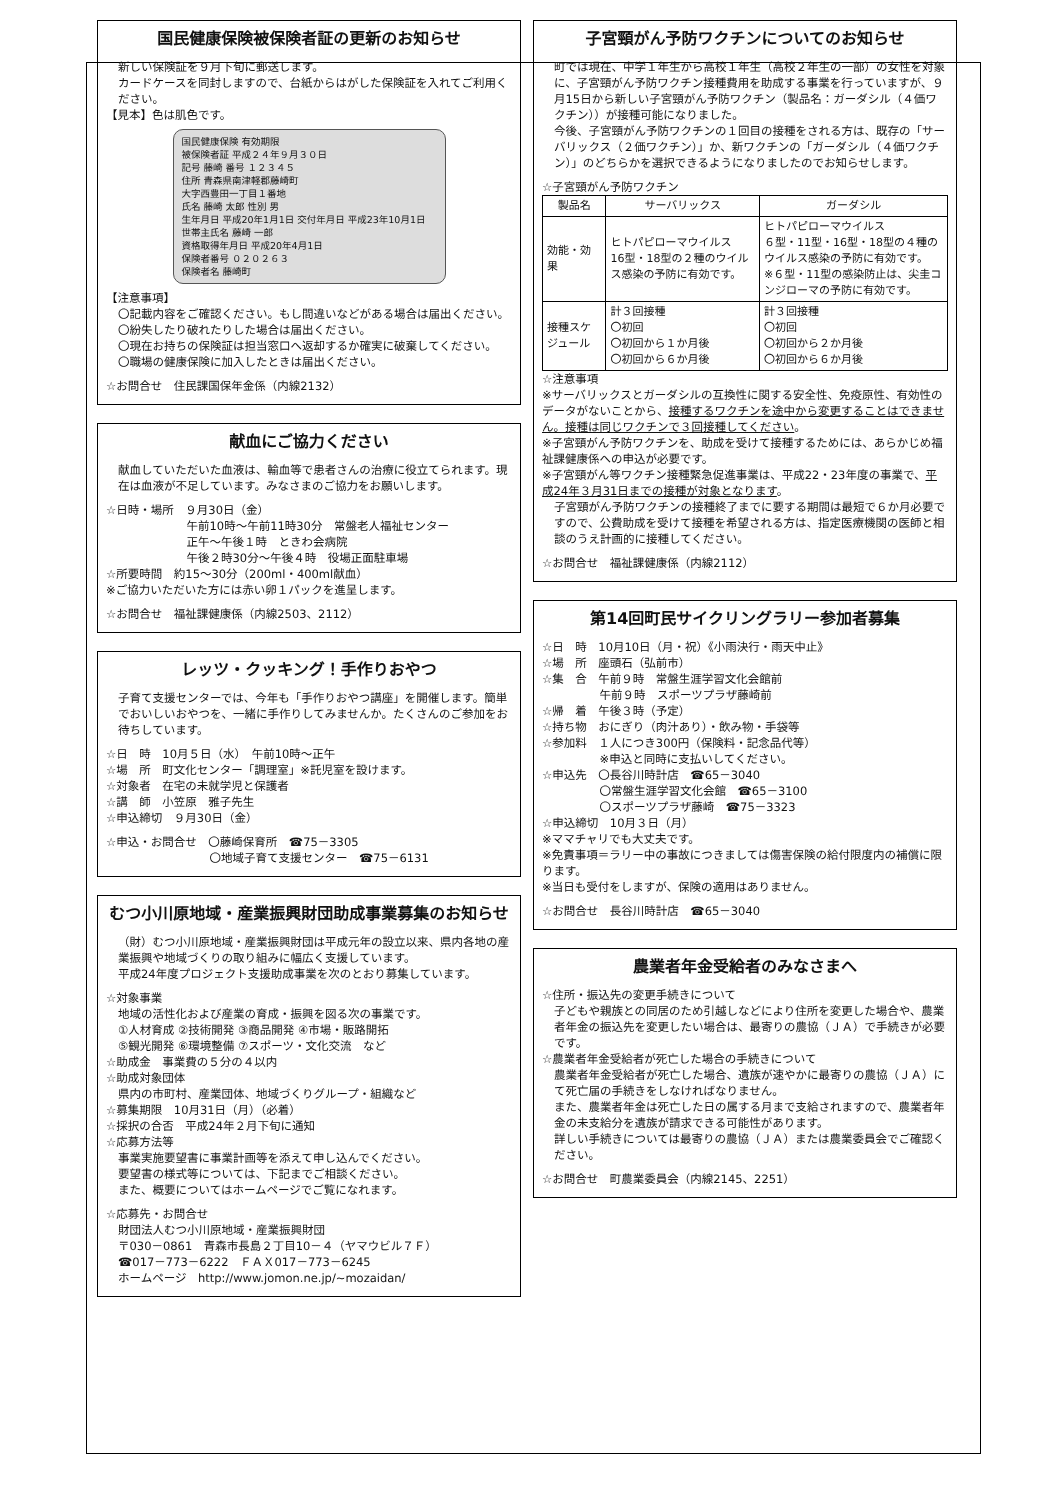国民健康保険被保険者証の更新のお知らせ
新しい保険証を９月下旬に郵送します。
カードケースを同封しますので、台紙からはがした保険証を入れてご利用ください。
【見本】色は肌色です。
国民健康保険 有効期限
被保険者証 平成２４年９月３０日
記号 藤崎 番号 １２３４５
住所 青森県南津軽郡藤崎町
大字西豊田一丁目１番地
氏名 藤崎 太郎 性別 男
生年月日 平成20年1月1日 交付年月日 平成23年10月1日
世帯主氏名 藤崎 一郎
資格取得年月日 平成20年4月1日
保険者番号 ０２０２６３
保険者名 藤崎町
【注意事項】
〇記載内容をご確認ください。もし間違いなどがある場合は届出ください。
〇紛失したり破れたりした場合は届出ください。
〇現在お持ちの保険証は担当窓口へ返却するか確実に破棄してください。
〇職場の健康保険に加入したときは届出ください。
☆お問合せ　住民課国保年金係（内線2132）
献血にご協力ください
献血していただいた血液は、輸血等で患者さんの治療に役立てられます。現在は血液が不足しています。みなさまのご協力をお願いします。
☆日時・場所　９月30日（金）
　　　　　　　午前10時～午前11時30分　常盤老人福祉センター
　　　　　　　正午～午後１時　ときわ会病院
　　　　　　　午後２時30分～午後４時　役場正面駐車場
☆所要時間　約15～30分（200ml・400ml献血）
※ご協力いただいた方には赤い卵１パックを進呈します。
☆お問合せ　福祉課健康係（内線2503、2112）
レッツ・クッキング！手作りおやつ
子育て支援センターでは、今年も「手作りおやつ講座」を開催します。簡単でおいしいおやつを、一緒に手作りしてみませんか。たくさんのご参加をお待ちしています。
☆日　時　10月５日（水）　午前10時～正午
☆場　所　町文化センター「調理室」※託児室を設けます。
☆対象者　在宅の未就学児と保護者
☆講　師　小笠原　雅子先生
☆申込締切　９月30日（金）
☆申込・お問合せ　〇藤崎保育所　☎75－3305
　　　　　　　　　〇地域子育て支援センター　☎75－6131
むつ小川原地域・産業振興財団助成事業募集のお知らせ
（財）むつ小川原地域・産業振興財団は平成元年の設立以来、県内各地の産業振興や地域づくりの取り組みに幅広く支援しています。
平成24年度プロジェクト支援助成事業を次のとおり募集しています。
☆対象事業
地域の活性化および産業の育成・振興を図る次の事業です。
①人材育成 ②技術開発 ③商品開発 ④市場・販路開拓
⑤観光開発 ⑥環境整備 ⑦スポーツ・文化交流　など
☆助成金　事業費の５分の４以内
☆助成対象団体
県内の市町村、産業団体、地域づくりグループ・組織など
☆募集期限　10月31日（月）（必着）
☆採択の合否　平成24年２月下旬に通知
☆応募方法等
事業実施要望書に事業計画等を添えて申し込んでください。
要望書の様式等については、下記までご相談ください。
また、概要についてはホームページでご覧になれます。
☆応募先・お問合せ
財団法人むつ小川原地域・産業振興財団
〒030－0861　青森市長島２丁目10－４（ヤマウビル７Ｆ）
☎017－773－6222　ＦＡＸ017－773－6245
ホームページ　http://www.jomon.ne.jp/~mozaidan/
子宮頸がん予防ワクチンについてのお知らせ
町では現在、中学１年生から高校１年生（高校２年生の一部）の女性を対象に、子宮頸がん予防ワクチン接種費用を助成する事業を行っていますが、９月15日から新しい子宮頸がん予防ワクチン（製品名：ガーダシル（４価ワクチン））が接種可能になりました。
今後、子宮頸がん予防ワクチンの１回目の接種をされる方は、既存の「サーバリックス（２価ワクチン）」か、新ワクチンの「ガーダシル（４価ワクチン）」のどちらかを選択できるようになりましたのでお知らせします。
☆子宮頸がん予防ワクチン
| 製品名 | サーバリックス | ガーダシル |
| --- | --- | --- |
| 効能・効果 | ヒトパピローマウイルス 16型・18型の２種のウイルス感染の予防に有効です。 | ヒトパピローマウイルス ６型・11型・16型・18型の４種のウイルス感染の予防に有効です。 ※６型・11型の感染防止は、尖圭コンジローマの予防に有効です。 |
| 接種スケジュール | 計３回接種 〇初回 〇初回から１か月後 〇初回から６か月後 | 計３回接種 〇初回 〇初回から２か月後 〇初回から６か月後 |
☆注意事項
※サーバリックスとガーダシルの互換性に関する安全性、免疫原性、有効性のデータがないことから、接種するワクチンを途中から変更することはできません。接種は同じワクチンで３回接種してください。
※子宮頸がん予防ワクチンを、助成を受けて接種するためには、あらかじめ福祉課健康係への申込が必要です。
※子宮頸がん等ワクチン接種緊急促進事業は、平成22・23年度の事業で、平成24年３月31日までの接種が対象となります。
子宮頸がん予防ワクチンの接種終了までに要する期間は最短で６か月必要ですので、公費助成を受けて接種を希望される方は、指定医療機関の医師と相談のうえ計画的に接種してください。
☆お問合せ　福祉課健康係（内線2112）
第14回町民サイクリングラリー参加者募集
☆日　時　10月10日（月・祝）《小雨決行・雨天中止》
☆場　所　座頭石（弘前市）
☆集　合　午前９時　常盤生涯学習文化会館前
　　　　　午前９時　スポーツプラザ藤崎前
☆帰　着　午後３時（予定）
☆持ち物　おにぎり（肉汁あり）・飲み物・手袋等
☆参加料　１人につき300円（保険料・記念品代等）
　　　　　※申込と同時に支払いしてください。
☆申込先　〇長谷川時計店　☎65－3040
　　　　　〇常盤生涯学習文化会館　☎65－3100
　　　　　〇スポーツプラザ藤崎　☎75－3323
☆申込締切　10月３日（月）
※ママチャリでも大丈夫です。
※免責事項＝ラリー中の事故につきましては傷害保険の給付限度内の補償に限ります。
※当日も受付をしますが、保険の適用はありません。
☆お問合せ　長谷川時計店　☎65－3040
農業者年金受給者のみなさまへ
☆住所・振込先の変更手続きについて
子どもや親族との同居のため引越しなどにより住所を変更した場合や、農業者年金の振込先を変更したい場合は、最寄りの農協（ＪＡ）で手続きが必要です。
☆農業者年金受給者が死亡した場合の手続きについて
農業者年金受給者が死亡した場合、遺族が速やかに最寄りの農協（ＪＡ）にて死亡届の手続きをしなければなりません。
また、農業者年金は死亡した日の属する月まで支給されますので、農業者年金の未支給分を遺族が請求できる可能性があります。
詳しい手続きについては最寄りの農協（ＪＡ）または農業委員会でご確認ください。
☆お問合せ　町農業委員会（内線2145、2251）